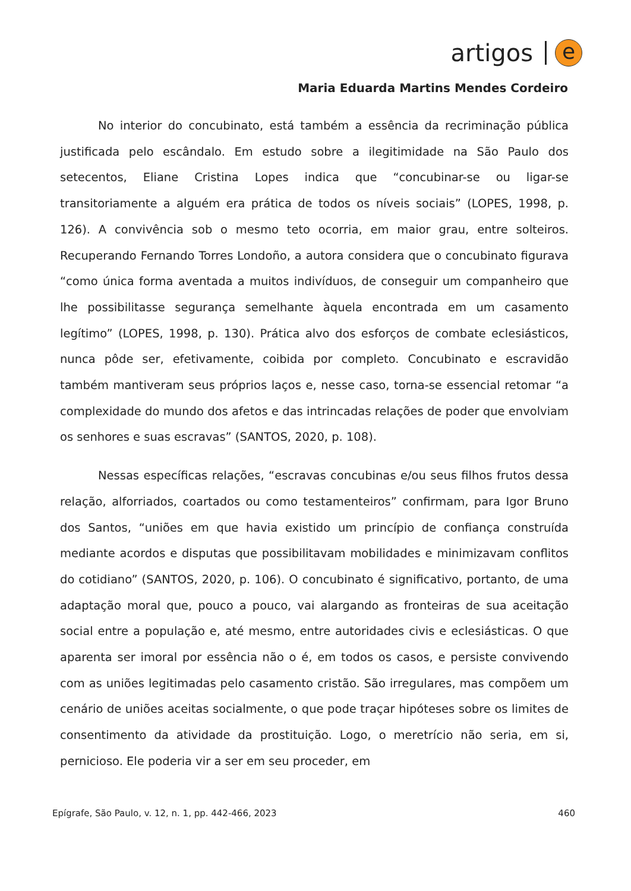artigos
e
Maria Eduarda Martins Mendes Cordeiro
No interior do concubinato, está também a essência da recriminação pública justificada pelo escândalo. Em estudo sobre a ilegitimidade na São Paulo dos setecentos, Eliane Cristina Lopes indica que “concubinar-se ou ligar-se transitoriamente a alguém era prática de todos os níveis sociais” (LOPES, 1998, p. 126). A convivência sob o mesmo teto ocorria, em maior grau, entre solteiros. Recuperando Fernando Torres Londoño, a autora considera que o concubinato figurava “como única forma aventada a muitos indivíduos, de conseguir um companheiro que lhe possibilitasse segurança semelhante àquela encontrada em um casamento legítimo” (LOPES, 1998, p. 130). Prática alvo dos esforços de combate eclesiásticos, nunca pôde ser, efetivamente, coibida por completo. Concubinato e escravidão também mantiveram seus próprios laços e, nesse caso, torna-se essencial retomar “a complexidade do mundo dos afetos e das intrincadas relações de poder que envolviam os senhores e suas escravas” (SANTOS, 2020, p. 108).
Nessas específicas relações, “escravas concubinas e/ou seus filhos frutos dessa relação, alforriados, coartados ou como testamenteiros” confirmam, para Igor Bruno dos Santos, “uniões em que havia existido um princípio de confiança construída mediante acordos e disputas que possibilitavam mobilidades e minimizavam conflitos do cotidiano” (SANTOS, 2020, p. 106). O concubinato é significativo, portanto, de uma adaptação moral que, pouco a pouco, vai alargando as fronteiras de sua aceitação social entre a população e, até mesmo, entre autoridades civis e eclesiásticas. O que aparenta ser imoral por essência não o é, em todos os casos, e persiste convivendo com as uniões legitimadas pelo casamento cristão. São irregulares, mas compõem um cenário de uniões aceitas socialmente, o que pode traçar hipóteses sobre os limites de consentimento da atividade da prostituição. Logo, o meretrício não seria, em si, pernicioso. Ele poderia vir a ser em seu proceder, em
Epígrafe, São Paulo, v. 12, n. 1, pp. 442-466, 2023 460